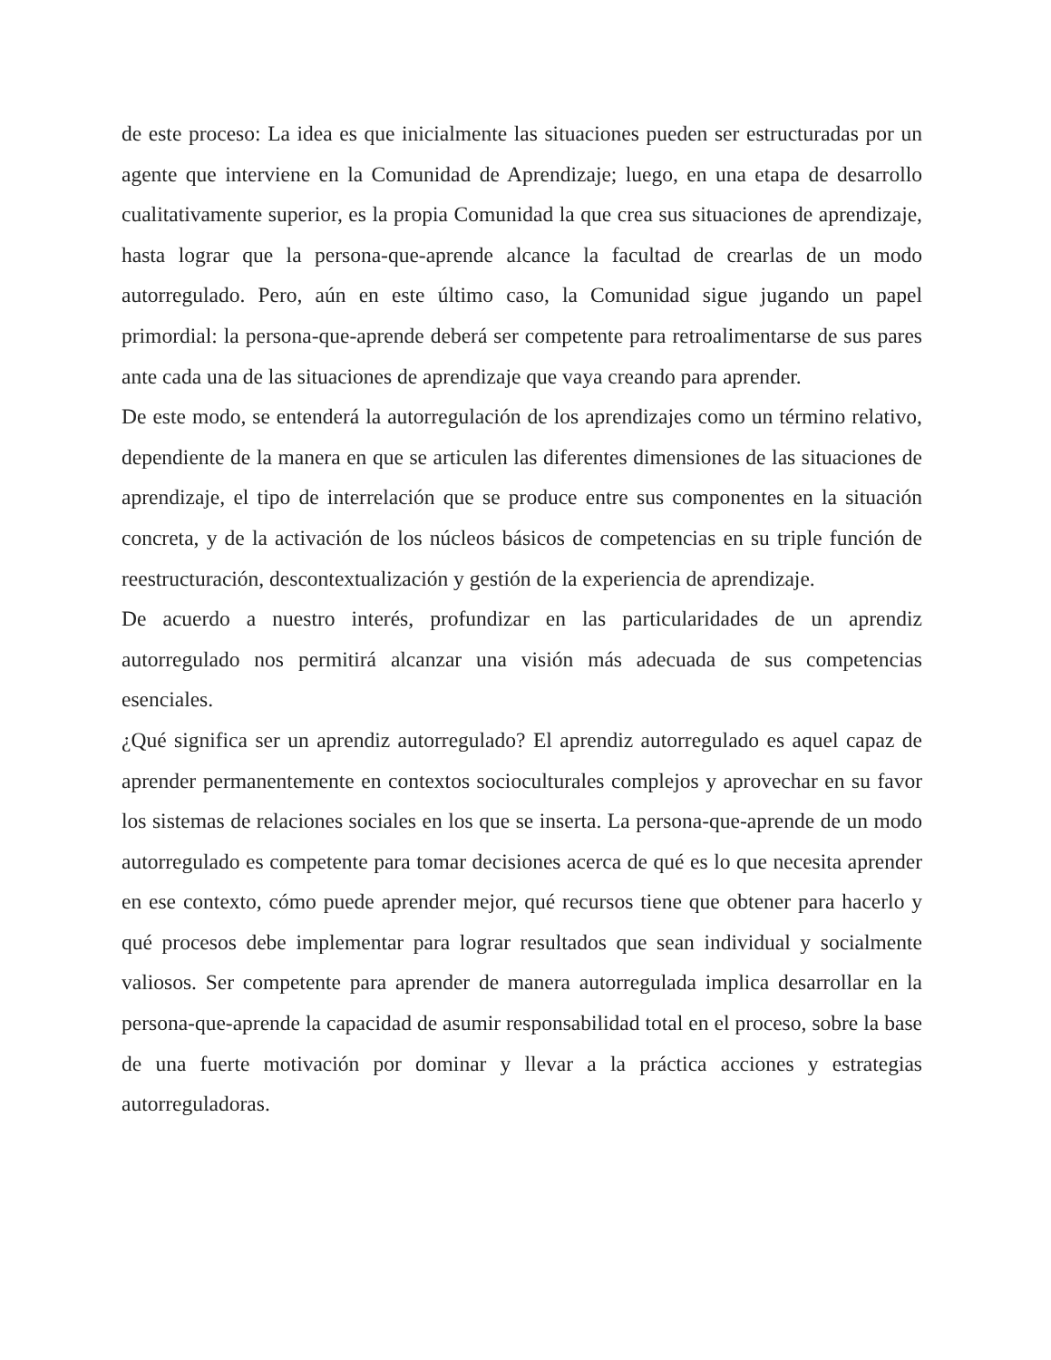de este proceso: La idea es que inicialmente las situaciones pueden ser estructuradas por un agente que interviene en la Comunidad de Aprendizaje; luego, en una etapa de desarrollo cualitativamente superior, es la propia Comunidad la que crea sus situaciones de aprendizaje, hasta lograr que la persona-que-aprende alcance la facultad de crearlas de un modo autorregulado. Pero, aún en este último caso, la Comunidad sigue jugando un papel primordial: la persona-que-aprende deberá ser competente para retroalimentarse de sus pares ante cada una de las situaciones de aprendizaje que vaya creando para aprender.
De este modo, se entenderá la autorregulación de los aprendizajes como un término relativo, dependiente de la manera en que se articulen las diferentes dimensiones de las situaciones de aprendizaje, el tipo de interrelación que se produce entre sus componentes en la situación concreta, y de la activación de los núcleos básicos de competencias en su triple función de reestructuración, descontextualización y gestión de la experiencia de aprendizaje.
De acuerdo a nuestro interés, profundizar en las particularidades de un aprendiz autorregulado nos permitirá alcanzar una visión más adecuada de sus competencias esenciales.
¿Qué significa ser un aprendiz autorregulado? El aprendiz autorregulado es aquel capaz de aprender permanentemente en contextos socioculturales complejos y aprovechar en su favor los sistemas de relaciones sociales en los que se inserta. La persona-que-aprende de un modo autorregulado es competente para tomar decisiones acerca de qué es lo que necesita aprender en ese contexto, cómo puede aprender mejor, qué recursos tiene que obtener para hacerlo y qué procesos debe implementar para lograr resultados que sean individual y socialmente valiosos. Ser competente para aprender de manera autorregulada implica desarrollar en la persona-que-aprende la capacidad de asumir responsabilidad total en el proceso, sobre la base de una fuerte motivación por dominar y llevar a la práctica acciones y estrategias autorreguladoras.